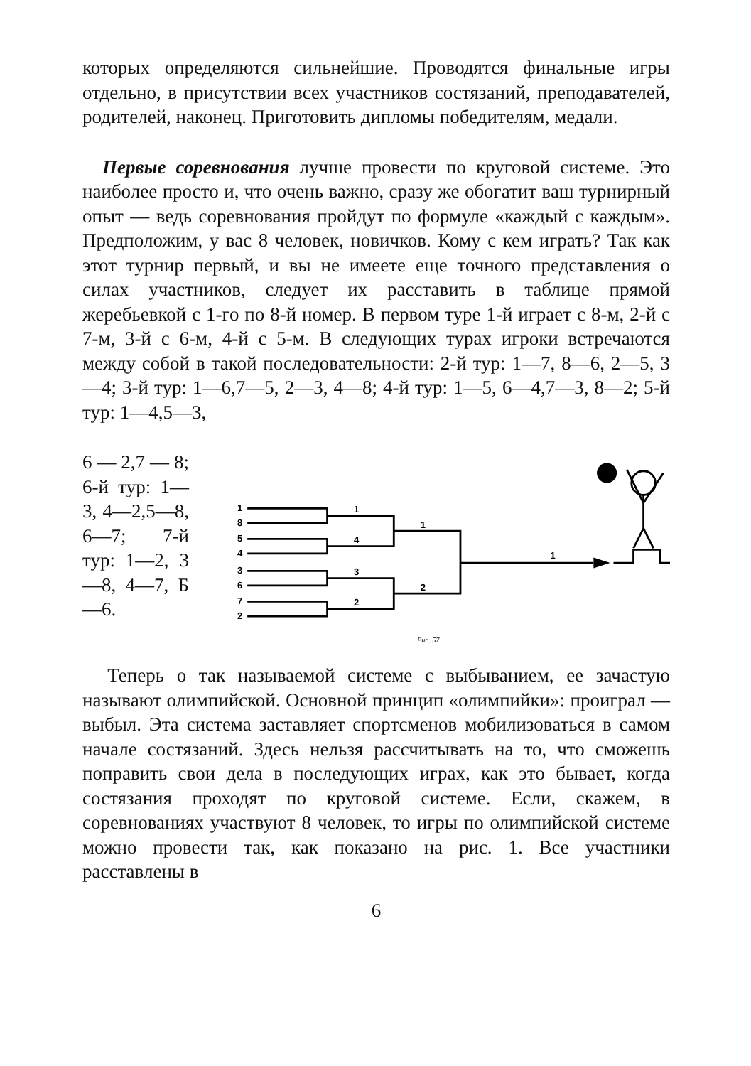которых определяются сильнейшие. Проводятся финальные игры отдельно, в присутствии всех участников состязаний, преподавателей, родителей, наконец. Приготовить дипломы победителям, медали.
Первые соревнования лучше провести по круговой системе. Это наиболее просто и, что очень важно, сразу же обогатит ваш турнирный опыт — ведь соревнования пройдут по формуле «каждый с каждым». Предположим, у вас 8 человек, новичков. Кому с кем играть? Так как этот турнир первый, и вы не имеете еще точного представления о силах участников, следует их расставить в таблице прямой жеребьевкой с 1-го по 8-й номер. В первом туре 1-й играет с 8-м, 2-й с 7-м, 3-й с 6-м, 4-й с 5-м. В следующих турах игроки встречаются между собой в такой последовательности: 2-й тур: 1—7, 8—6, 2—5, 3—4; 3-й тур: 1—6,7—5, 2—3, 4—8; 4-й тур: 1—5, 6—4,7—3, 8—2; 5-й тур: 1—4,5—3,
6 — 2,7 — 8; 6-й тур: 1—3, 4—2,5—8, 6—7; 7-й тур: 1—2, 3—8, 4—7, Б—6.
1
8
5
4
3
6
7
2
1
4
3
2
1
2
1
Рис. 57
Теперь о так называемой системе с выбыванием, ее зачастую называют олимпийской. Основной принцип «олимпийки»: проиграл — выбыл. Эта система заставляет спортсменов мобилизоваться в самом начале состязаний. Здесь нельзя рассчитывать на то, что сможешь поправить свои дела в последующих играх, как это бывает, когда состязания проходят по круговой системе. Если, скажем, в соревнованиях участвуют 8 человек, то игры по олимпийской системе можно провести так, как показано на рис. 1. Все участники расставлены в
6